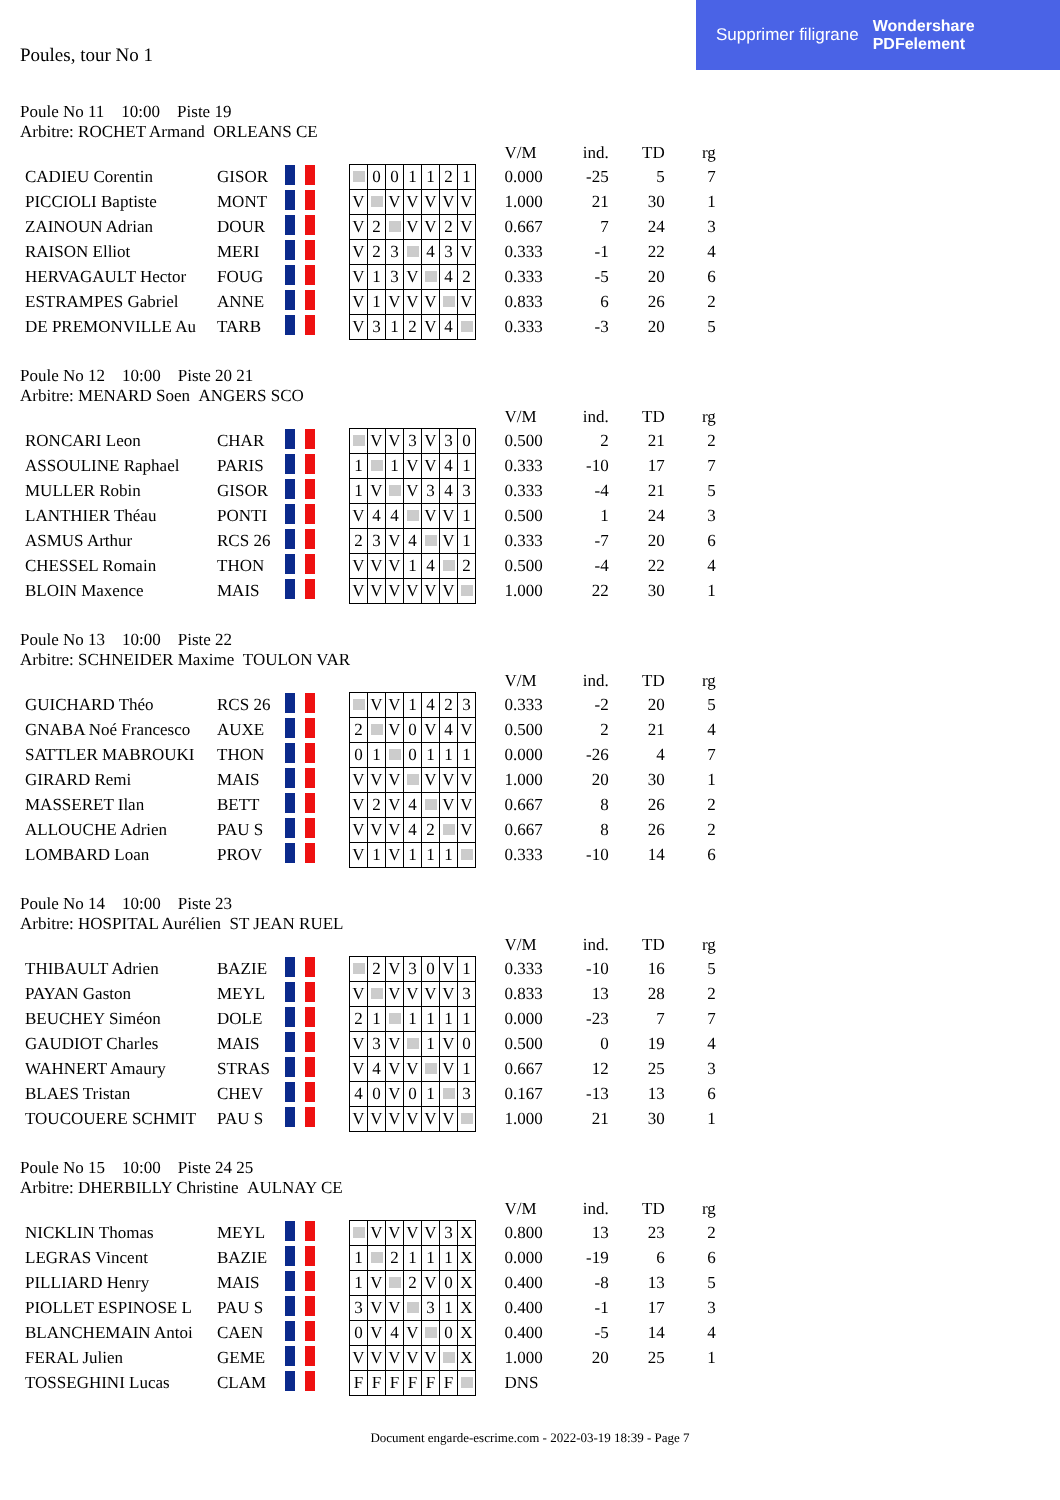Supprimer filigrane Wondershare
PDFelement
Poules, tour No 1
Poule No 11 10:00 Piste 19
Arbitre: ROCHET Armand ORLEANS CE
| | | | | | | | | | | | | V/M | ind. | TD | rg |
| CADIEU Corentin | GISOR | | | | 0 | 0 | 1 | 1 | 2 | 1 | | 0.000 | -25 | 5 | 7 |
| PICCIOLI Baptiste | MONT | | | V | | V | V | V | V | V | | 1.000 | 21 | 30 | 1 |
| ZAINOUN Adrian | DOUR | | | V | 2 | | V | V | 2 | V | | 0.667 | 7 | 24 | 3 |
| RAISON Elliot | MERI | | | V | 2 | 3 | | 4 | 3 | V | | 0.333 | -1 | 22 | 4 |
| HERVAGAULT Hector | FOUG | | | V | 1 | 3 | V | | 4 | 2 | | 0.333 | -5 | 20 | 6 |
| ESTRAMPES Gabriel | ANNE | | | V | 1 | V | V | V | | V | | 0.833 | 6 | 26 | 2 |
| DE PREMONVILLE Au | TARB | | | V | 3 | 1 | 2 | V | 4 | | | 0.333 | -3 | 20 | 5 |
Poule No 12 10:00 Piste 20 21
Arbitre: MENARD Soen ANGERS SCO
| | | | | | | | | | | | | V/M | ind. | TD | rg |
| RONCARI Leon | CHAR | | | | V | V | 3 | V | 3 | 0 | | 0.500 | 2 | 21 | 2 |
| ASSOULINE Raphael | PARIS | | | 1 | | 1 | V | V | 4 | 1 | | 0.333 | -10 | 17 | 7 |
| MULLER Robin | GISOR | | | 1 | V | | V | 3 | 4 | 3 | | 0.333 | -4 | 21 | 5 |
| LANTHIER Théau | PONTI | | | V | 4 | 4 | | V | V | 1 | | 0.500 | 1 | 24 | 3 |
| ASMUS Arthur | RCS 26 | | | 2 | 3 | V | 4 | | V | 1 | | 0.333 | -7 | 20 | 6 |
| CHESSEL Romain | THON | | | V | V | V | 1 | 4 | | 2 | | 0.500 | -4 | 22 | 4 |
| BLOIN Maxence | MAIS | | | V | V | V | V | V | V | | | 1.000 | 22 | 30 | 1 |
Poule No 13 10:00 Piste 22
Arbitre: SCHNEIDER Maxime TOULON VAR
| | | | | | | | | | | | | V/M | ind. | TD | rg |
| GUICHARD Théo | RCS 26 | | | | V | V | 1 | 4 | 2 | 3 | | 0.333 | -2 | 20 | 5 |
| GNABA Noé Francesco | AUXE | | | 2 | | V | 0 | V | 4 | V | | 0.500 | 2 | 21 | 4 |
| SATTLER MABROUKI | THON | | | 0 | 1 | | 0 | 1 | 1 | 1 | | 0.000 | -26 | 4 | 7 |
| GIRARD Remi | MAIS | | | V | V | V | | V | V | V | | 1.000 | 20 | 30 | 1 |
| MASSERET Ilan | BETT | | | V | 2 | V | 4 | | V | V | | 0.667 | 8 | 26 | 2 |
| ALLOUCHE Adrien | PAU S | | | V | V | V | 4 | 2 | | V | | 0.667 | 8 | 26 | 2 |
| LOMBARD Loan | PROV | | | V | 1 | V | 1 | 1 | 1 | | | 0.333 | -10 | 14 | 6 |
Poule No 14 10:00 Piste 23
Arbitre: HOSPITAL Aurélien ST JEAN RUEL
| | | | | | | | | | | | | V/M | ind. | TD | rg |
| THIBAULT Adrien | BAZIE | | | | 2 | V | 3 | 0 | V | 1 | | 0.333 | -10 | 16 | 5 |
| PAYAN Gaston | MEYL | | | V | | V | V | V | V | 3 | | 0.833 | 13 | 28 | 2 |
| BEUCHEY Siméon | DOLE | | | 2 | 1 | | 1 | 1 | 1 | 1 | | 0.000 | -23 | 7 | 7 |
| GAUDIOT Charles | MAIS | | | V | 3 | V | | 1 | V | 0 | | 0.500 | 0 | 19 | 4 |
| WAHNERT Amaury | STRAS | | | V | 4 | V | V | | V | 1 | | 0.667 | 12 | 25 | 3 |
| BLAES Tristan | CHEV | | | 4 | 0 | V | 0 | 1 | | 3 | | 0.167 | -13 | 13 | 6 |
| TOUCOUERE SCHMIT | PAU S | | | V | V | V | V | V | V | | | 1.000 | 21 | 30 | 1 |
Poule No 15 10:00 Piste 24 25
Arbitre: DHERBILLY Christine AULNAY CE
| | | | | | | | | | | | | V/M | ind. | TD | rg |
| NICKLIN Thomas | MEYL | | | | V | V | V | V | 3 | X | | 0.800 | 13 | 23 | 2 |
| LEGRAS Vincent | BAZIE | | | 1 | | 2 | 1 | 1 | 1 | X | | 0.000 | -19 | 6 | 6 |
| PILLIARD Henry | MAIS | | | 1 | V | | 2 | V | 0 | X | | 0.400 | -8 | 13 | 5 |
| PIOLLET ESPINOSE L | PAU S | | | 3 | V | V | | 3 | 1 | X | | 0.400 | -1 | 17 | 3 |
| BLANCHEMAIN Antoi | CAEN | | | 0 | V | 4 | V | | 0 | X | | 0.400 | -5 | 14 | 4 |
| FERAL Julien | GEME | | | V | V | V | V | V | | X | | 1.000 | 20 | 25 | 1 |
| TOSSEGHINI Lucas | CLAM | | | F | F | F | F | F | F | | | DNS | | | |
Document engarde-escrime.com - 2022-03-19 18:39 - Page 7